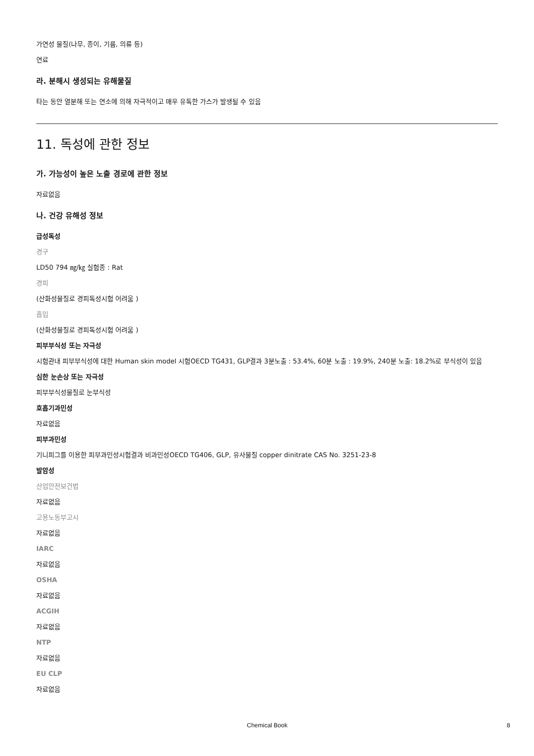가연성 물질(나무, 종이, 기름, 의류 등)
연료
라. 분해시 생성되는 유해물질
타는 동안 열분해 또는 연소에 의해 자극적이고 매우 유독한 가스가 발생될 수 있음
11. 독성에 관한 정보
가. 가능성이 높은 노출 경로에 관한 정보
자료없음
나. 건강 유해성 정보
급성독성
경구
LD50 794 ㎎/㎏ 실험종 : Rat
경피
(산화성물질로 경피독성시험 어려움 )
흡입
(산화성물질로 경피독성시험 어려움 )
피부부식성 또는 자극성
시험관내 피부부식성에 대한 Human skin model 시험OECD TG431, GLP결과 3분노출 : 53.4%, 60분 노출 : 19.9%, 240분 노출: 18.2%로 부식성이 있음
심한 눈손상 또는 자극성
피부부식성물질로 눈부식성
호흡기과민성
자료없음
피부과민성
기니피그를 이용한 피부과민성시험결과 비과민성OECD TG406, GLP, 유사물질 copper dinitrate CAS No. 3251-23-8
발암성
산업안전보건법
자료없음
고용노동부고시
자료없음
IARC
자료없음
OSHA
자료없음
ACGIH
자료없음
NTP
자료없음
EU CLP
자료없음
Chemical Book 8